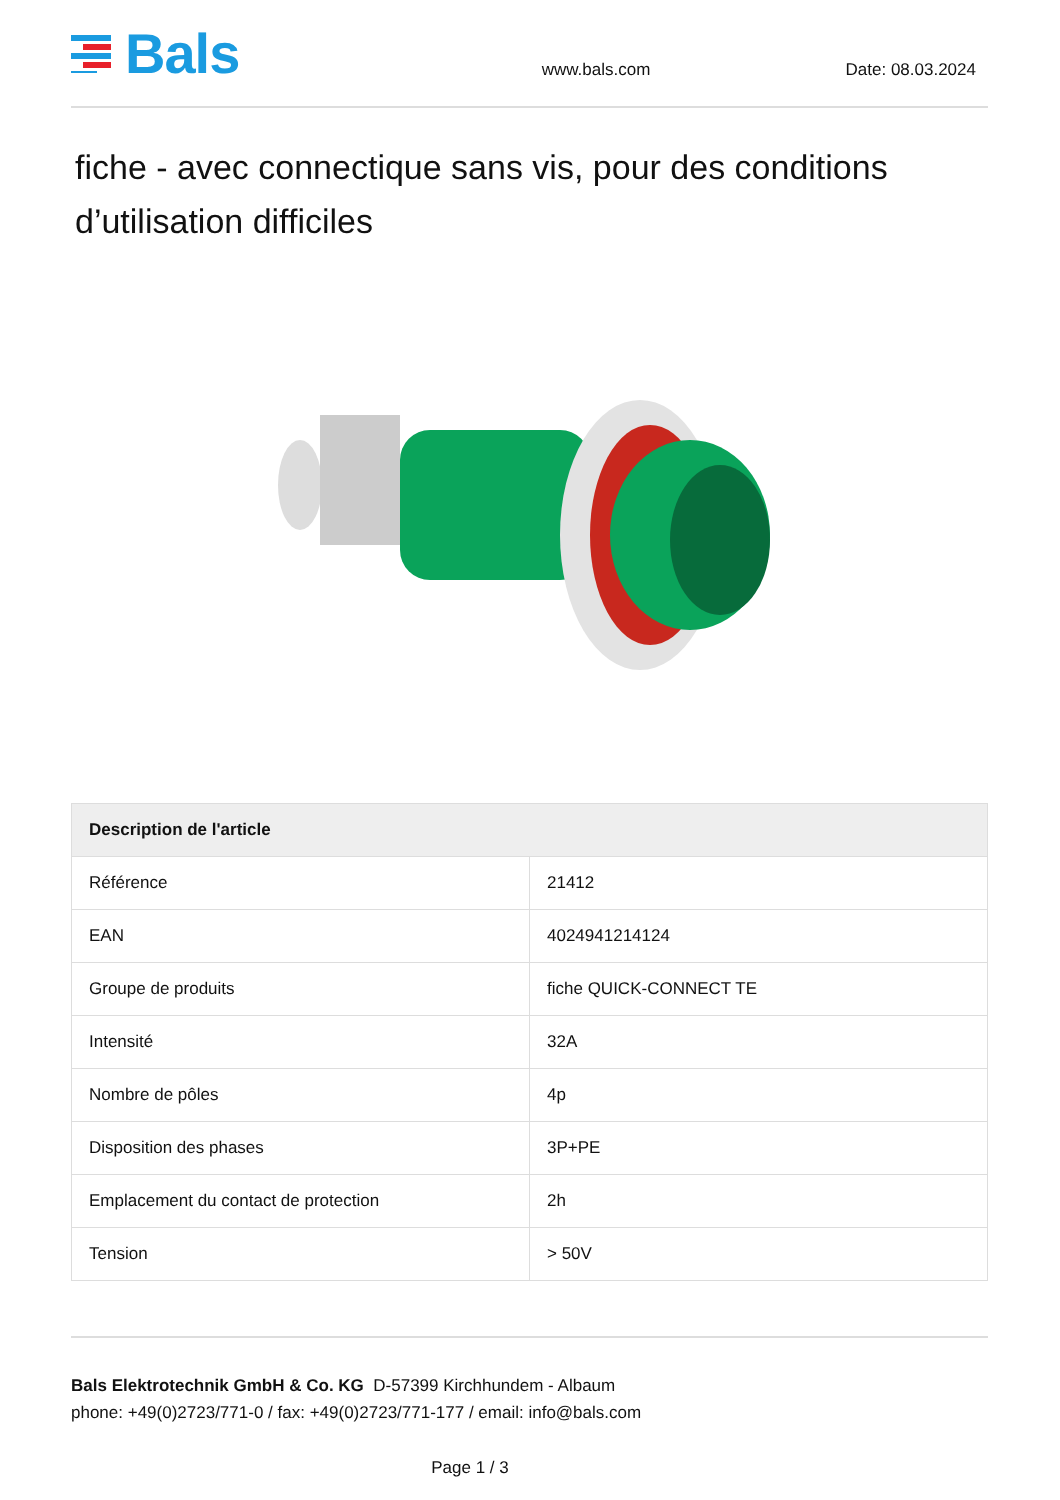Bals
www.bals.com
Date: 08.03.2024
fiche - avec connectique sans vis, pour des conditions d’utilisation difficiles
| Description de l'article | |
| --- | --- |
| Référence | 21412 |
| EAN | 4024941214124 |
| Groupe de produits | fiche QUICK-CONNECT TE |
| Intensité | 32A |
| Nombre de pôles | 4p |
| Disposition des phases | 3P+PE |
| Emplacement du contact de protection | 2h |
| Tension | > 50V |
Bals Elektrotechnik GmbH & Co. KG D-57399 Kirchhundem - Albaum
phone: +49(0)2723/771-0 / fax: +49(0)2723/771-177 / email: info@bals.com
Page 1 / 3